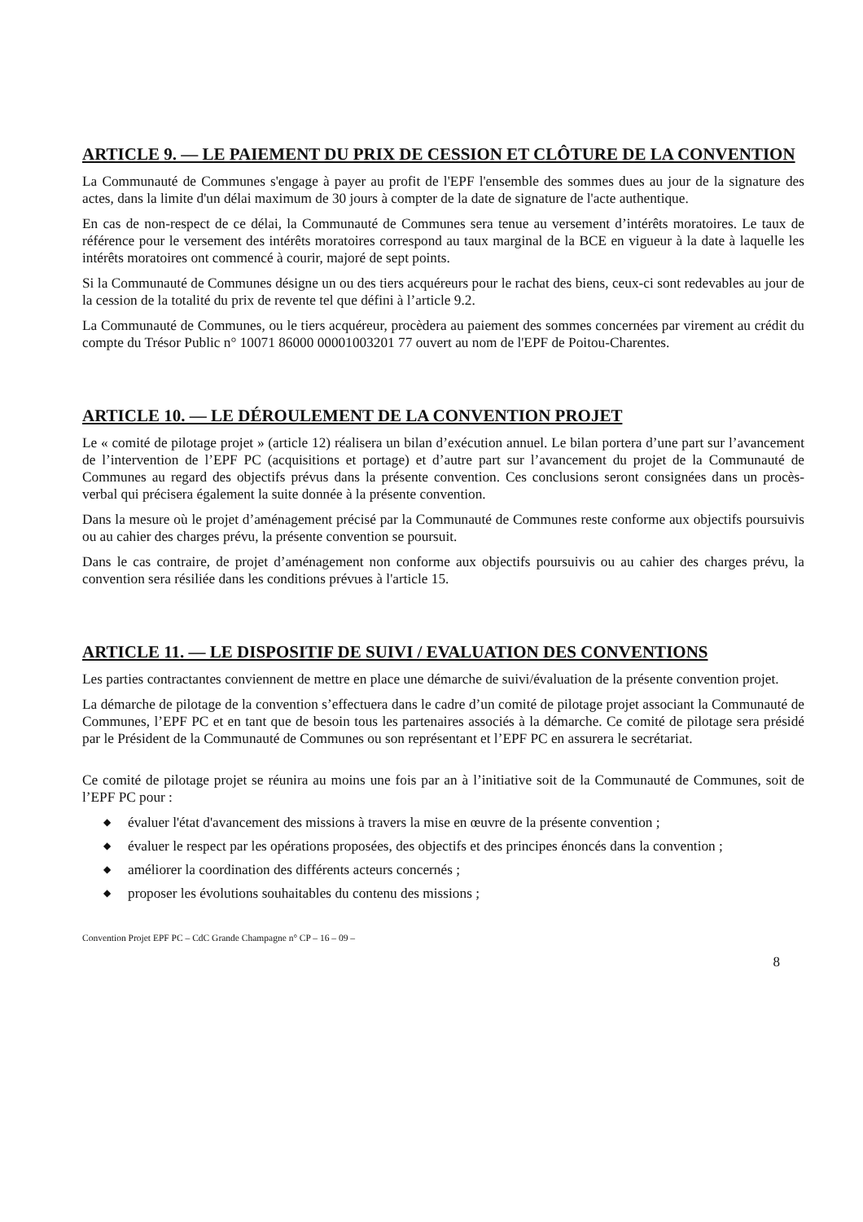ARTICLE 9. — LE PAIEMENT DU PRIX DE CESSION ET CLÔTURE DE LA CONVENTION
La Communauté de Communes s'engage à payer au profit de l'EPF l'ensemble des sommes dues au jour de la signature des actes, dans la limite d'un délai maximum de 30 jours à compter de la date de signature de l'acte authentique.
En cas de non-respect de ce délai, la Communauté de Communes sera tenue au versement d’intérêts moratoires. Le taux de référence pour le versement des intérêts moratoires correspond au taux marginal de la BCE en vigueur à la date à laquelle les intérêts moratoires ont commencé à courir, majoré de sept points.
Si la Communauté de Communes désigne un ou des tiers acquéreurs pour le rachat des biens, ceux-ci sont redevables au jour de la cession de la totalité du prix de revente tel que défini à l’article 9.2.
La Communauté de Communes, ou le tiers acquéreur, procèdera au paiement des sommes concernées par virement au crédit du compte du Trésor Public n° 10071 86000 00001003201 77 ouvert au nom de l'EPF de Poitou-Charentes.
ARTICLE 10. — LE DÉROULEMENT DE LA CONVENTION PROJET
Le « comité de pilotage projet » (article 12) réalisera un bilan d’exécution annuel. Le bilan portera d’une part sur l’avancement de l’intervention de l’EPF PC (acquisitions et portage) et d’autre part sur l’avancement du projet de la Communauté de Communes au regard des objectifs prévus dans la présente convention. Ces conclusions seront consignées dans un procès-verbal qui précisera également la suite donnée à la présente convention.
Dans la mesure où le projet d’aménagement précisé par la Communauté de Communes reste conforme aux objectifs poursuivis ou au cahier des charges prévu, la présente convention se poursuit.
Dans le cas contraire, de projet d’aménagement non conforme aux objectifs poursuivis ou au cahier des charges prévu, la convention sera résiliée dans les conditions prévues à l'article 15.
ARTICLE 11. — LE DISPOSITIF DE SUIVI / EVALUATION DES CONVENTIONS
Les parties contractantes conviennent de mettre en place une démarche de suivi/évaluation de la présente convention projet.
La démarche de pilotage de la convention s’effectuera dans le cadre d’un comité de pilotage projet associant la Communauté de Communes, l’EPF PC et en tant que de besoin tous les partenaires associés à la démarche. Ce comité de pilotage sera présidé par le Président de la Communauté de Communes ou son représentant et l’EPF PC en assurera le secrétariat.
Ce comité de pilotage projet se réunira au moins une fois par an à l’initiative soit de la Communauté de Communes, soit de l’EPF PC pour :
◆ évaluer l'état d'avancement des missions à travers la mise en œuvre de la présente convention ;
◆ évaluer le respect par les opérations proposées, des objectifs et des principes énoncés dans la convention ;
◆ améliorer la coordination des différents acteurs concernés ;
◆ proposer les évolutions souhaitables du contenu des missions ;
Convention Projet EPF PC – CdC Grande Champagne n° CP – 16 – 09 –
8